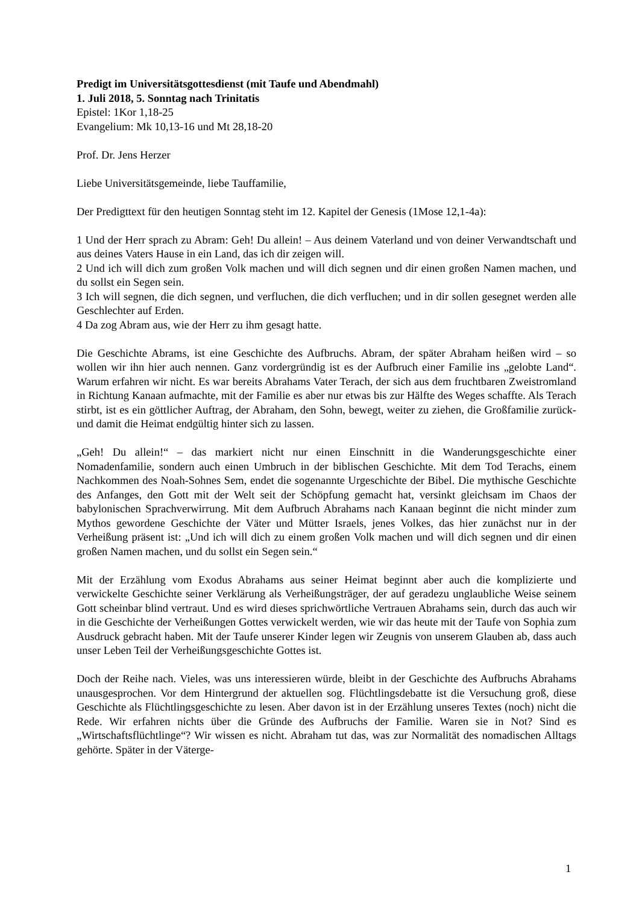Predigt im Universitätsgottesdienst (mit Taufe und Abendmahl)
1. Juli 2018, 5. Sonntag nach Trinitatis
Epistel: 1Kor 1,18-25
Evangelium: Mk 10,13-16 und Mt 28,18-20
Prof. Dr. Jens Herzer
Liebe Universitätsgemeinde, liebe Tauffamilie,
Der Predigttext für den heutigen Sonntag steht im 12. Kapitel der Genesis (1Mose 12,1-4a):
1 Und der Herr sprach zu Abram: Geh! Du allein! – Aus deinem Vaterland und von deiner Verwandtschaft und aus deines Vaters Hause in ein Land, das ich dir zeigen will.
2 Und ich will dich zum großen Volk machen und will dich segnen und dir einen großen Namen machen, und du sollst ein Segen sein.
3 Ich will segnen, die dich segnen, und verfluchen, die dich verfluchen; und in dir sollen gesegnet werden alle Geschlechter auf Erden.
4 Da zog Abram aus, wie der Herr zu ihm gesagt hatte.
Die Geschichte Abrams, ist eine Geschichte des Aufbruchs. Abram, der später Abraham heißen wird – so wollen wir ihn hier auch nennen. Ganz vordergründig ist es der Aufbruch einer Familie ins „gelobte Land“. Warum erfahren wir nicht. Es war bereits Abrahams Vater Terach, der sich aus dem fruchtbaren Zweistromland in Richtung Kanaan aufmachte, mit der Familie es aber nur etwas bis zur Hälfte des Weges schaffte. Als Terach stirbt, ist es ein göttlicher Auftrag, der Abraham, den Sohn, bewegt, weiter zu ziehen, die Großfamilie zurück- und damit die Heimat endgültig hinter sich zu lassen.
„Geh! Du allein!“ – das markiert nicht nur einen Einschnitt in die Wanderungsgeschichte einer Nomadenfamilie, sondern auch einen Umbruch in der biblischen Geschichte. Mit dem Tod Terachs, einem Nachkommen des Noah-Sohnes Sem, endet die sogenannte Urgeschichte der Bibel. Die mythische Geschichte des Anfanges, den Gott mit der Welt seit der Schöpfung gemacht hat, versinkt gleichsam im Chaos der babylonischen Sprachverwirrung. Mit dem Aufbruch Abrahams nach Kanaan beginnt die nicht minder zum Mythos gewordene Geschichte der Väter und Mütter Israels, jenes Volkes, das hier zunächst nur in der Verheißung präsent ist: „Und ich will dich zu einem großen Volk machen und will dich segnen und dir einen großen Namen machen, und du sollst ein Segen sein.“
Mit der Erzählung vom Exodus Abrahams aus seiner Heimat beginnt aber auch die komplizierte und verwickelte Geschichte seiner Verklärung als Verheißungsträger, der auf geradezu unglaubliche Weise seinem Gott scheinbar blind vertraut. Und es wird dieses sprichwörtliche Vertrauen Abrahams sein, durch das auch wir in die Geschichte der Verheißungen Gottes verwickelt werden, wie wir das heute mit der Taufe von Sophia zum Ausdruck gebracht haben. Mit der Taufe unserer Kinder legen wir Zeugnis von unserem Glauben ab, dass auch unser Leben Teil der Verheißungsgeschichte Gottes ist.
Doch der Reihe nach. Vieles, was uns interessieren würde, bleibt in der Geschichte des Aufbruchs Abrahams unausgesprochen. Vor dem Hintergrund der aktuellen sog. Flüchtlingsdebatte ist die Versuchung groß, diese Geschichte als Flüchtlingsgeschichte zu lesen. Aber davon ist in der Erzählung unseres Textes (noch) nicht die Rede. Wir erfahren nichts über die Gründe des Aufbruchs der Familie. Waren sie in Not? Sind es „Wirtschaftsflüchtlinge“? Wir wissen es nicht. Abraham tut das, was zur Normalität des nomadischen Alltags gehörte. Später in der Väterge-
1